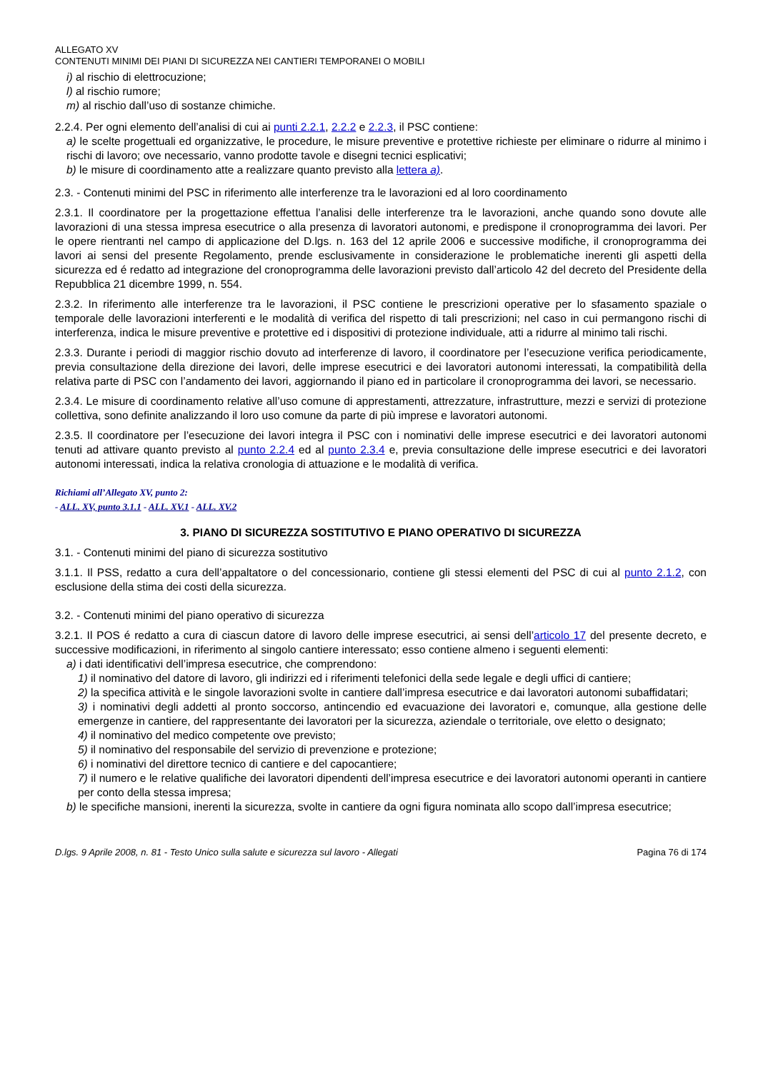ALLEGATO XV
CONTENUTI MINIMI DEI PIANI DI SICUREZZA NEI CANTIERI TEMPORANEI O MOBILI
i) al rischio di elettrocuzione;
l) al rischio rumore;
m) al rischio dall’uso di sostanze chimiche.
2.2.4. Per ogni elemento dell’analisi di cui ai punti 2.2.1, 2.2.2 e 2.2.3, il PSC contiene:
a) le scelte progettuali ed organizzative, le procedure, le misure preventive e protettive richieste per eliminare o ridurre al minimo i rischi di lavoro; ove necessario, vanno prodotte tavole e disegni tecnici esplicativi;
b) le misure di coordinamento atte a realizzare quanto previsto alla lettera a).
2.3. - Contenuti minimi del PSC in riferimento alle interferenze tra le lavorazioni ed al loro coordinamento
2.3.1. Il coordinatore per la progettazione effettua l’analisi delle interferenze tra le lavorazioni, anche quando sono dovute alle lavorazioni di una stessa impresa esecutrice o alla presenza di lavoratori autonomi, e predispone il cronoprogramma dei lavori. Per le opere rientranti nel campo di applicazione del D.lgs. n. 163 del 12 aprile 2006 e successive modifiche, il cronoprogramma dei lavori ai sensi del presente Regolamento, prende esclusivamente in considerazione le problematiche inerenti gli aspetti della sicurezza ed é redatto ad integrazione del cronoprogramma delle lavorazioni previsto dall’articolo 42 del decreto del Presidente della Repubblica 21 dicembre 1999, n. 554.
2.3.2. In riferimento alle interferenze tra le lavorazioni, il PSC contiene le prescrizioni operative per lo sfasamento spaziale o temporale delle lavorazioni interferenti e le modalità di verifica del rispetto di tali prescrizioni; nel caso in cui permangono rischi di interferenza, indica le misure preventive e protettive ed i dispositivi di protezione individuale, atti a ridurre al minimo tali rischi.
2.3.3. Durante i periodi di maggior rischio dovuto ad interferenze di lavoro, il coordinatore per l’esecuzione verifica periodicamente, previa consultazione della direzione dei lavori, delle imprese esecutrici e dei lavoratori autonomi interessati, la compatibilità della relativa parte di PSC con l’andamento dei lavori, aggiornando il piano ed in particolare il cronoprogramma dei lavori, se necessario.
2.3.4. Le misure di coordinamento relative all’uso comune di apprestamenti, attrezzature, infrastrutture, mezzi e servizi di protezione collettiva, sono definite analizzando il loro uso comune da parte di più imprese e lavoratori autonomi.
2.3.5. Il coordinatore per l’esecuzione dei lavori integra il PSC con i nominativi delle imprese esecutrici e dei lavoratori autonomi tenuti ad attivare quanto previsto al punto 2.2.4 ed al punto 2.3.4 e, previa consultazione delle imprese esecutrici e dei lavoratori autonomi interessati, indica la relativa cronologia di attuazione e le modalità di verifica.
Richiami all’Allegato XV, punto 2:
- ALL. XV, punto 3.1.1 - ALL. XV.1 - ALL. XV.2
3. PIANO DI SICUREZZA SOSTITUTIVO E PIANO OPERATIVO DI SICUREZZA
3.1. - Contenuti minimi del piano di sicurezza sostitutivo
3.1.1. Il PSS, redatto a cura dell’appaltatore o del concessionario, contiene gli stessi elementi del PSC di cui al punto 2.1.2, con esclusione della stima dei costi della sicurezza.
3.2. - Contenuti minimi del piano operativo di sicurezza
3.2.1. Il POS é redatto a cura di ciascun datore di lavoro delle imprese esecutrici, ai sensi dell’articolo 17 del presente decreto, e successive modificazioni, in riferimento al singolo cantiere interessato; esso contiene almeno i seguenti elementi:
a) i dati identificativi dell’impresa esecutrice, che comprendono:
1) il nominativo del datore di lavoro, gli indirizzi ed i riferimenti telefonici della sede legale e degli uffici di cantiere;
2) la specifica attività e le singole lavorazioni svolte in cantiere dall’impresa esecutrice e dai lavoratori autonomi subaffidatari;
3) i nominativi degli addetti al pronto soccorso, antincendio ed evacuazione dei lavoratori e, comunque, alla gestione delle emergenze in cantiere, del rappresentante dei lavoratori per la sicurezza, aziendale o territoriale, ove eletto o designato;
4) il nominativo del medico competente ove previsto;
5) il nominativo del responsabile del servizio di prevenzione e protezione;
6) i nominativi del direttore tecnico di cantiere e del capocantiere;
7) il numero e le relative qualifiche dei lavoratori dipendenti dell’impresa esecutrice e dei lavoratori autonomi operanti in cantiere per conto della stessa impresa;
b) le specifiche mansioni, inerenti la sicurezza, svolte in cantiere da ogni figura nominata allo scopo dall’impresa esecutrice;
D.lgs. 9 Aprile 2008, n. 81 - Testo Unico sulla salute e sicurezza sul lavoro - Allegati Pagina 76 di 174